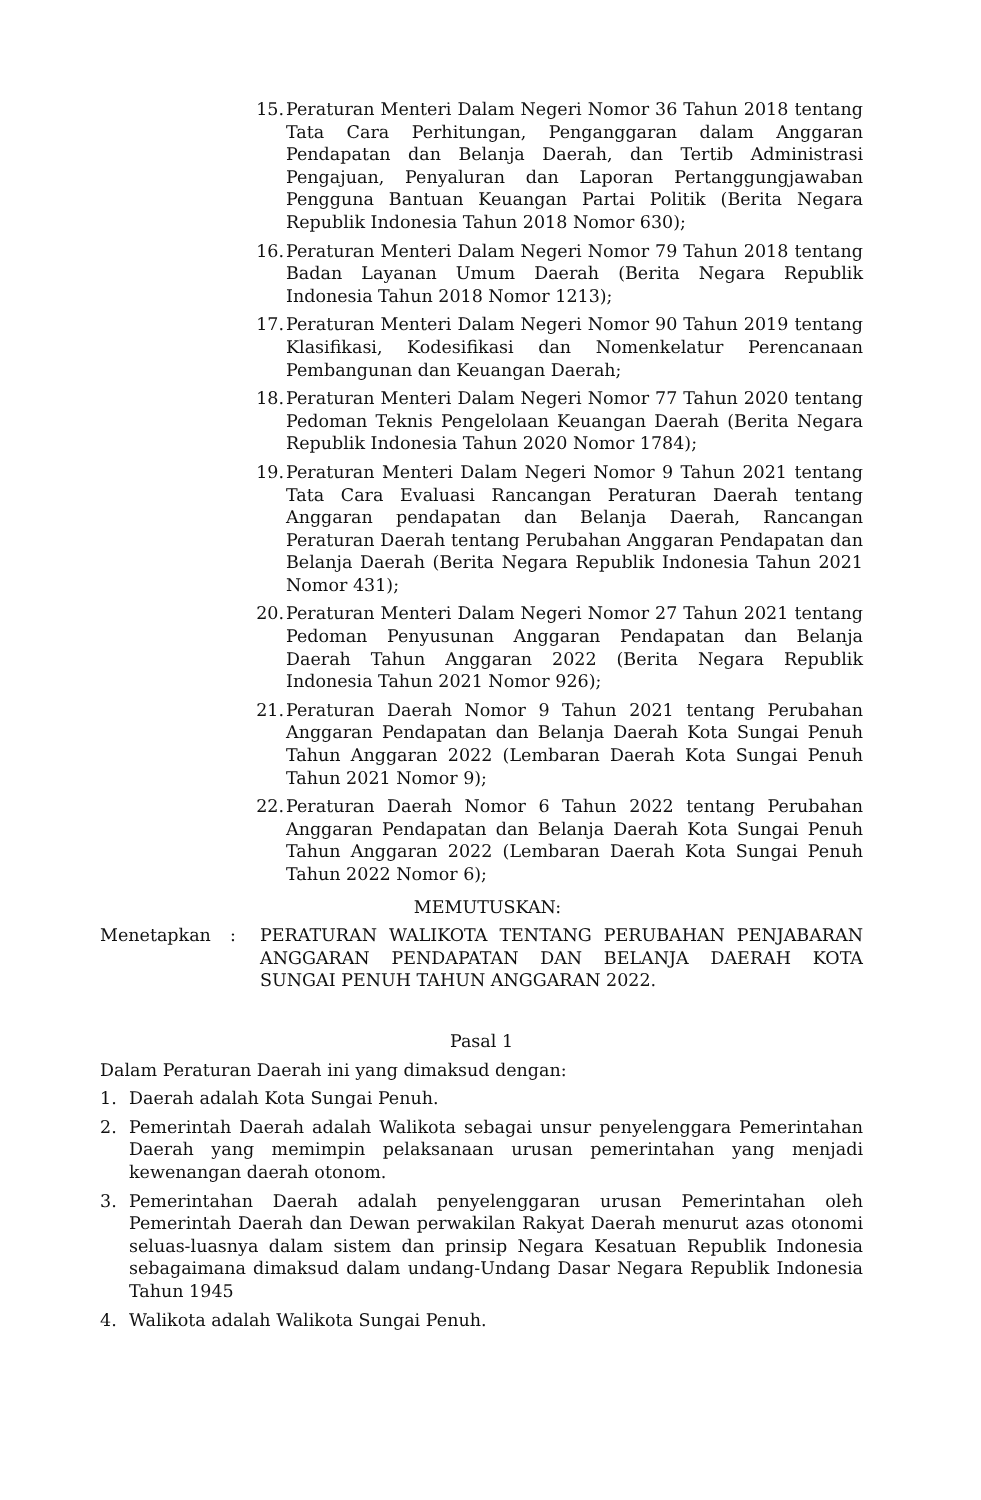15. Peraturan Menteri Dalam Negeri Nomor 36 Tahun 2018 tentang Tata Cara Perhitungan, Penganggaran dalam Anggaran Pendapatan dan Belanja Daerah, dan Tertib Administrasi Pengajuan, Penyaluran dan Laporan Pertanggungjawaban Pengguna Bantuan Keuangan Partai Politik (Berita Negara Republik Indonesia Tahun 2018 Nomor 630);
16. Peraturan Menteri Dalam Negeri Nomor 79 Tahun 2018 tentang Badan Layanan Umum Daerah (Berita Negara Republik Indonesia Tahun 2018 Nomor 1213);
17. Peraturan Menteri Dalam Negeri Nomor 90 Tahun 2019 tentang Klasifikasi, Kodesifikasi dan Nomenkelatur Perencanaan Pembangunan dan Keuangan Daerah;
18. Peraturan Menteri Dalam Negeri Nomor 77 Tahun 2020 tentang Pedoman Teknis Pengelolaan Keuangan Daerah (Berita Negara Republik Indonesia Tahun 2020 Nomor 1784);
19. Peraturan Menteri Dalam Negeri Nomor 9 Tahun 2021 tentang Tata Cara Evaluasi Rancangan Peraturan Daerah tentang Anggaran pendapatan dan Belanja Daerah, Rancangan Peraturan Daerah tentang Perubahan Anggaran Pendapatan dan Belanja Daerah (Berita Negara Republik Indonesia Tahun 2021 Nomor 431);
20. Peraturan Menteri Dalam Negeri Nomor 27 Tahun 2021 tentang Pedoman Penyusunan Anggaran Pendapatan dan Belanja Daerah Tahun Anggaran 2022 (Berita Negara Republik Indonesia Tahun 2021 Nomor 926);
21. Peraturan Daerah Nomor 9 Tahun 2021 tentang Perubahan Anggaran Pendapatan dan Belanja Daerah Kota Sungai Penuh Tahun Anggaran 2022 (Lembaran Daerah Kota Sungai Penuh Tahun 2021 Nomor 9);
22. Peraturan Daerah Nomor 6 Tahun 2022 tentang Perubahan Anggaran Pendapatan dan Belanja Daerah Kota Sungai Penuh Tahun Anggaran 2022 (Lembaran Daerah Kota Sungai Penuh Tahun 2022 Nomor 6);
MEMUTUSKAN:
Menetapkan: PERATURAN WALIKOTA TENTANG PERUBAHAN PENJABARAN ANGGARAN PENDAPATAN DAN BELANJA DAERAH KOTA SUNGAI PENUH TAHUN ANGGARAN 2022.
Pasal 1
Dalam Peraturan Daerah ini yang dimaksud dengan:
1. Daerah adalah Kota Sungai Penuh.
2. Pemerintah Daerah adalah Walikota sebagai unsur penyelenggara Pemerintahan Daerah yang memimpin pelaksanaan urusan pemerintahan yang menjadi kewenangan daerah otonom.
3. Pemerintahan Daerah adalah penyelenggaran urusan Pemerintahan oleh Pemerintah Daerah dan Dewan perwakilan Rakyat Daerah menurut azas otonomi seluas-luasnya dalam sistem dan prinsip Negara Kesatuan Republik Indonesia sebagaimana dimaksud dalam undang-Undang Dasar Negara Republik Indonesia Tahun 1945
4. Walikota adalah Walikota Sungai Penuh.